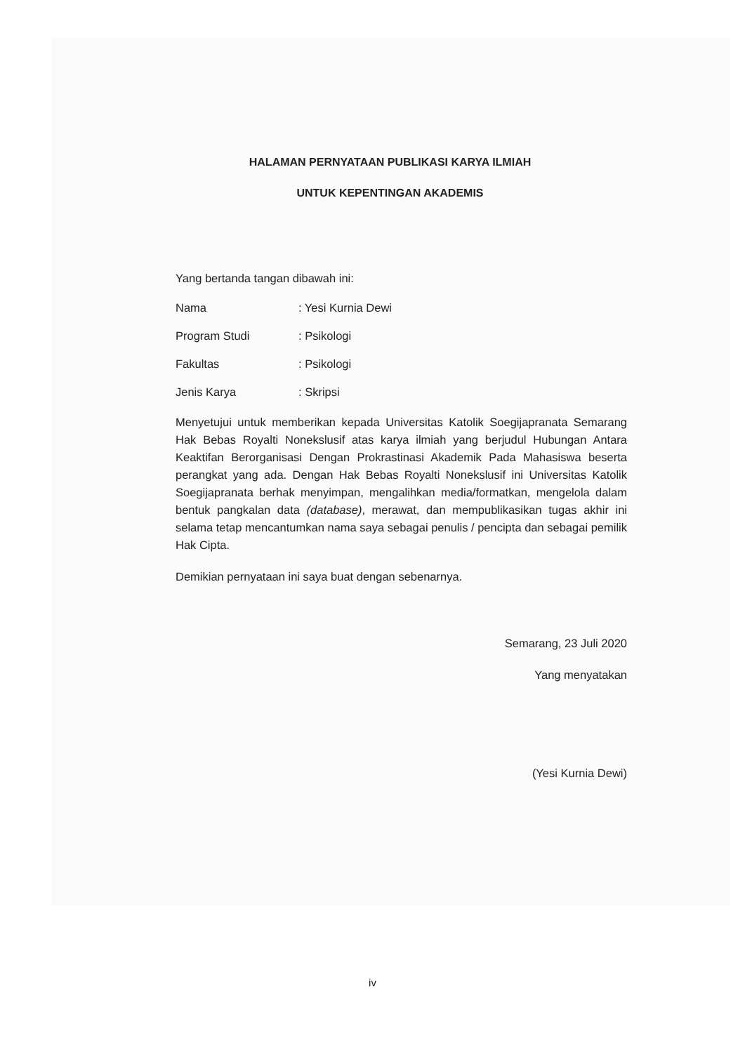HALAMAN PERNYATAAN PUBLIKASI KARYA ILMIAH
UNTUK KEPENTINGAN AKADEMIS
Yang bertanda tangan dibawah ini:
Nama: Yesi Kurnia Dewi
Program Studi: Psikologi
Fakultas: Psikologi
Jenis Karya: Skripsi
Menyetujui untuk memberikan kepada Universitas Katolik Soegijapranata Semarang Hak Bebas Royalti Nonekslusif atas karya ilmiah yang berjudul Hubungan Antara Keaktifan Berorganisasi Dengan Prokrastinasi Akademik Pada Mahasiswa beserta perangkat yang ada. Dengan Hak Bebas Royalti Nonekslusif ini Universitas Katolik Soegijapranata berhak menyimpan, mengalihkan media/formatkan, mengelola dalam bentuk pangkalan data (database), merawat, dan mempublikasikan tugas akhir ini selama tetap mencantumkan nama saya sebagai penulis / pencipta dan sebagai pemilik Hak Cipta.
Demikian pernyataan ini saya buat dengan sebenarnya.
Semarang, 23 Juli 2020
Yang menyatakan
(Yesi Kurnia Dewi)
iv